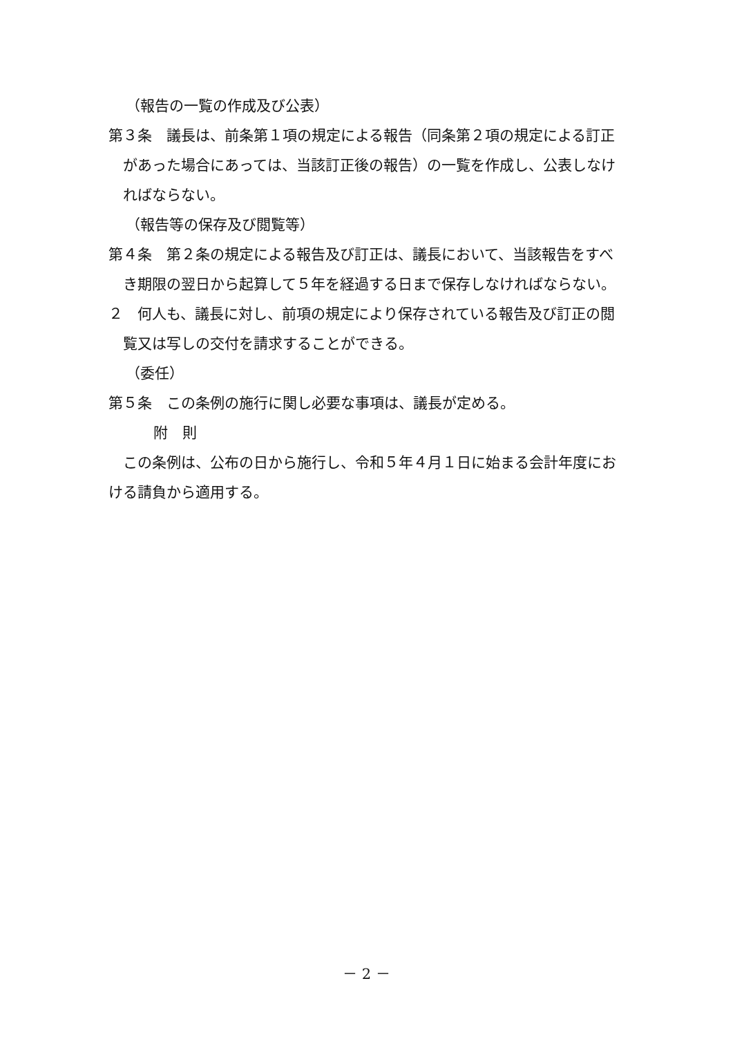（報告の一覧の作成及び公表）
第３条　議長は、前条第１項の規定による報告（同条第２項の規定による訂正があった場合にあっては、当該訂正後の報告）の一覧を作成し、公表しなければならない。
（報告等の保存及び閲覧等）
第４条　第２条の規定による報告及び訂正は、議長において、当該報告をすべき期限の翌日から起算して５年を経過する日まで保存しなければならない。
２　何人も、議長に対し、前項の規定により保存されている報告及び訂正の閲覧又は写しの交付を請求することができる。
（委任）
第５条　この条例の施行に関し必要な事項は、議長が定める。
附　則
この条例は、公布の日から施行し、令和５年４月１日に始まる会計年度における請負から適用する。
－ 2 －